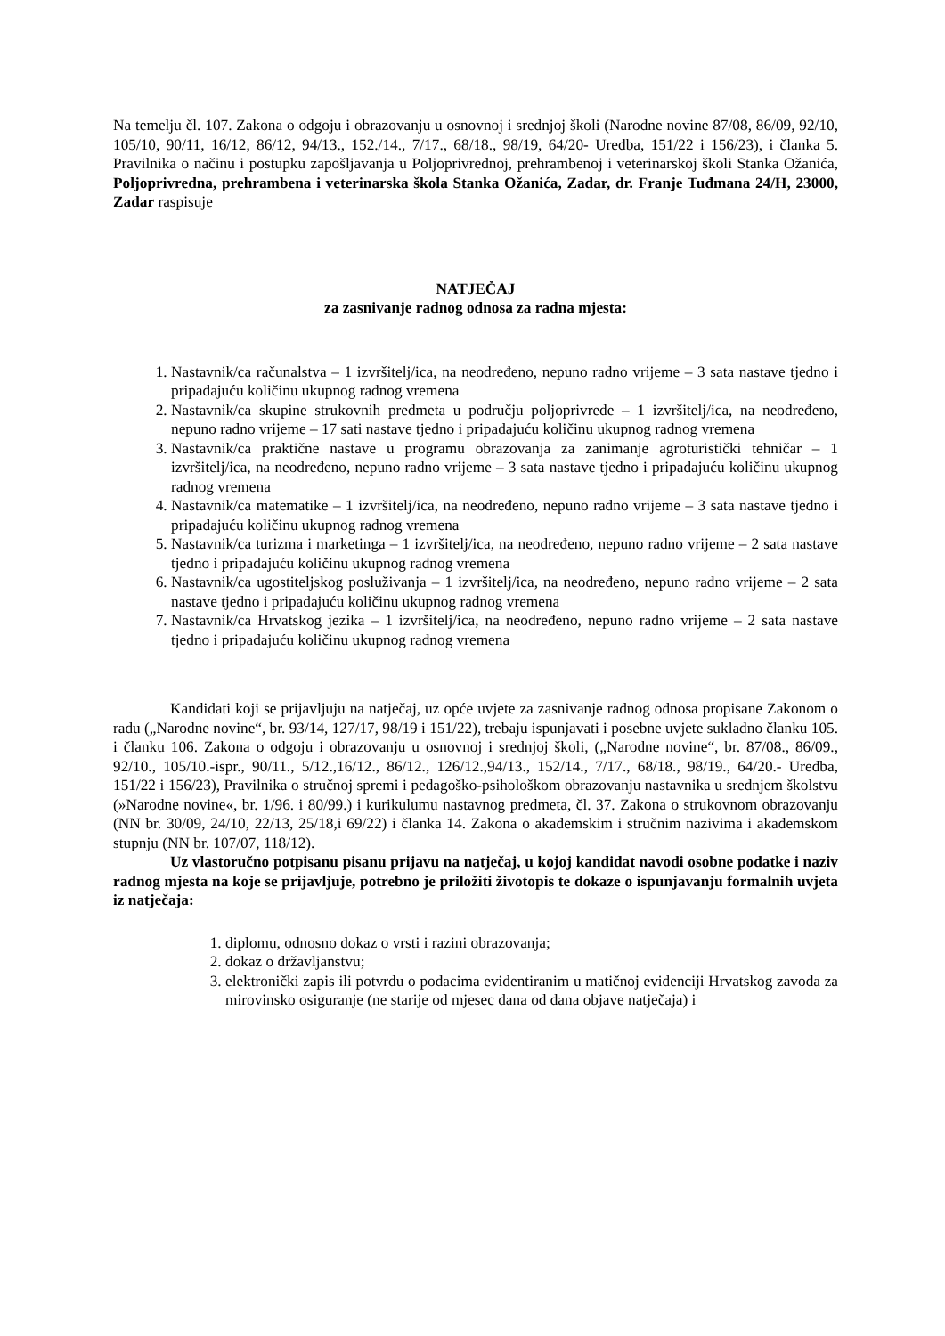Na temelju čl. 107. Zakona o odgoju i obrazovanju u osnovnoj i srednjoj školi (Narodne novine 87/08, 86/09, 92/10, 105/10, 90/11, 16/12, 86/12, 94/13., 152./14., 7/17., 68/18., 98/19, 64/20- Uredba, 151/22 i 156/23), i članka 5. Pravilnika o načinu i postupku zapošljavanja u Poljoprivrednoj, prehrambenoj i veterinarskoj školi Stanka Ožanića, Poljoprivredna, prehrambena i veterinarska škola Stanka Ožanića, Zadar, dr. Franje Tuđmana 24/H, 23000, Zadar raspisuje
NATJEČAJ
za zasnivanje radnog odnosa za radna mjesta:
1. Nastavnik/ca računalstva – 1 izvršitelj/ica, na neodređeno, nepuno radno vrijeme – 3 sata nastave tjedno i pripadajuću količinu ukupnog radnog vremena
2. Nastavnik/ca skupine strukovnih predmeta u području poljoprivrede – 1 izvršitelj/ica, na neodređeno, nepuno radno vrijeme – 17 sati nastave tjedno i pripadajuću količinu ukupnog radnog vremena
3. Nastavnik/ca praktične nastave u programu obrazovanja za zanimanje agroturistički tehničar – 1 izvršitelj/ica, na neodređeno, nepuno radno vrijeme – 3 sata nastave tjedno i pripadajuću količinu ukupnog radnog vremena
4. Nastavnik/ca matematike – 1 izvršitelj/ica, na neodređeno, nepuno radno vrijeme – 3 sata nastave tjedno i pripadajuću količinu ukupnog radnog vremena
5. Nastavnik/ca turizma i marketinga – 1 izvršitelj/ica, na neodređeno, nepuno radno vrijeme – 2 sata nastave tjedno i pripadajuću količinu ukupnog radnog vremena
6. Nastavnik/ca ugostiteljskog posluživanja – 1 izvršitelj/ica, na neodređeno, nepuno radno vrijeme – 2 sata nastave tjedno i pripadajuću količinu ukupnog radnog vremena
7. Nastavnik/ca Hrvatskog jezika – 1 izvršitelj/ica, na neodređeno, nepuno radno vrijeme – 2 sata nastave tjedno i pripadajuću količinu ukupnog radnog vremena
Kandidati koji se prijavljuju na natječaj, uz opće uvjete za zasnivanje radnog odnosa propisane Zakonom o radu („Narodne novine“, br. 93/14, 127/17, 98/19 i 151/22), trebaju ispunjavati i posebne uvjete sukladno članku 105. i članku 106. Zakona o odgoju i obrazovanju u osnovnoj i srednjoj školi, („Narodne novine“, br. 87/08., 86/09., 92/10., 105/10.-ispr., 90/11., 5/12.,16/12., 86/12., 126/12.,94/13., 152/14., 7/17., 68/18., 98/19., 64/20.- Uredba, 151/22 i 156/23), Pravilnika o stručnoj spremi i pedagoško-psihološkom obrazovanju nastavnika u srednjem školstvu (»Narodne novine«, br. 1/96. i 80/99.) i kurikulumu nastavnog predmeta, čl. 37. Zakona o strukovnom obrazovanju (NN br. 30/09, 24/10, 22/13, 25/18,i 69/22) i članka 14. Zakona o akademskim i stručnim nazivima i akademskom stupnju (NN br. 107/07, 118/12).
Uz vlastoručno potpisanu pisanu prijavu na natječaj, u kojoj kandidat navodi osobne podatke i naziv radnog mjesta na koje se prijavljuje, potrebno je priložiti životopis te dokaze o ispunjavanju formalnih uvjeta iz natječaja:
1. diplomu, odnosno dokaz o vrsti i razini obrazovanja;
2. dokaz o državljanstvu;
3. elektronički zapis ili potvrdu o podacima evidentiranim u matičnoj evidenciji Hrvatskog zavoda za mirovinsko osiguranje (ne starije od mjesec dana od dana objave natječaja) i